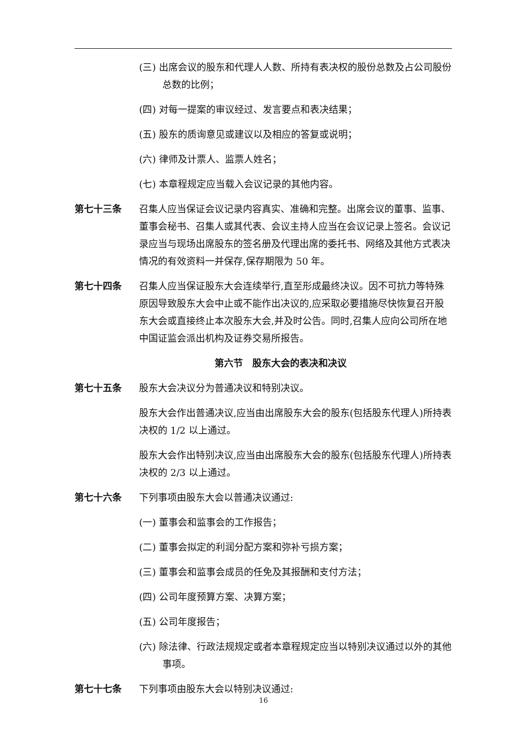(三) 出席会议的股东和代理人人数、所持有表决权的股份总数及占公司股份总数的比例；
(四) 对每一提案的审议经过、发言要点和表决结果；
(五) 股东的质询意见或建议以及相应的答复或说明；
(六) 律师及计票人、监票人姓名；
(七) 本章程规定应当载入会议记录的其他内容。
第七十三条 召集人应当保证会议记录内容真实、准确和完整。出席会议的董事、监事、董事会秘书、召集人或其代表、会议主持人应当在会议记录上签名。会议记录应当与现场出席股东的签名册及代理出席的委托书、网络及其他方式表决情况的有效资料一并保存,保存期限为 50 年。
第七十四条 召集人应当保证股东大会连续举行,直至形成最终决议。因不可抗力等特殊原因导致股东大会中止或不能作出决议的,应采取必要措施尽快恢复召开股东大会或直接终止本次股东大会,并及时公告。同时,召集人应向公司所在地中国证监会派出机构及证券交易所报告。
第六节　股东大会的表决和决议
第七十五条 股东大会决议分为普通决议和特别决议。
股东大会作出普通决议,应当由出席股东大会的股东(包括股东代理人)所持表决权的 1/2 以上通过。
股东大会作出特别决议,应当由出席股东大会的股东(包括股东代理人)所持表决权的 2/3 以上通过。
第七十六条 下列事项由股东大会以普通决议通过:
(一) 董事会和监事会的工作报告；
(二) 董事会拟定的利润分配方案和弥补亏损方案；
(三) 董事会和监事会成员的任免及其报酬和支付方法；
(四) 公司年度预算方案、决算方案；
(五) 公司年度报告；
(六) 除法律、行政法规规定或者本章程规定应当以特别决议通过以外的其他事项。
第七十七条 下列事项由股东大会以特别决议通过:
16